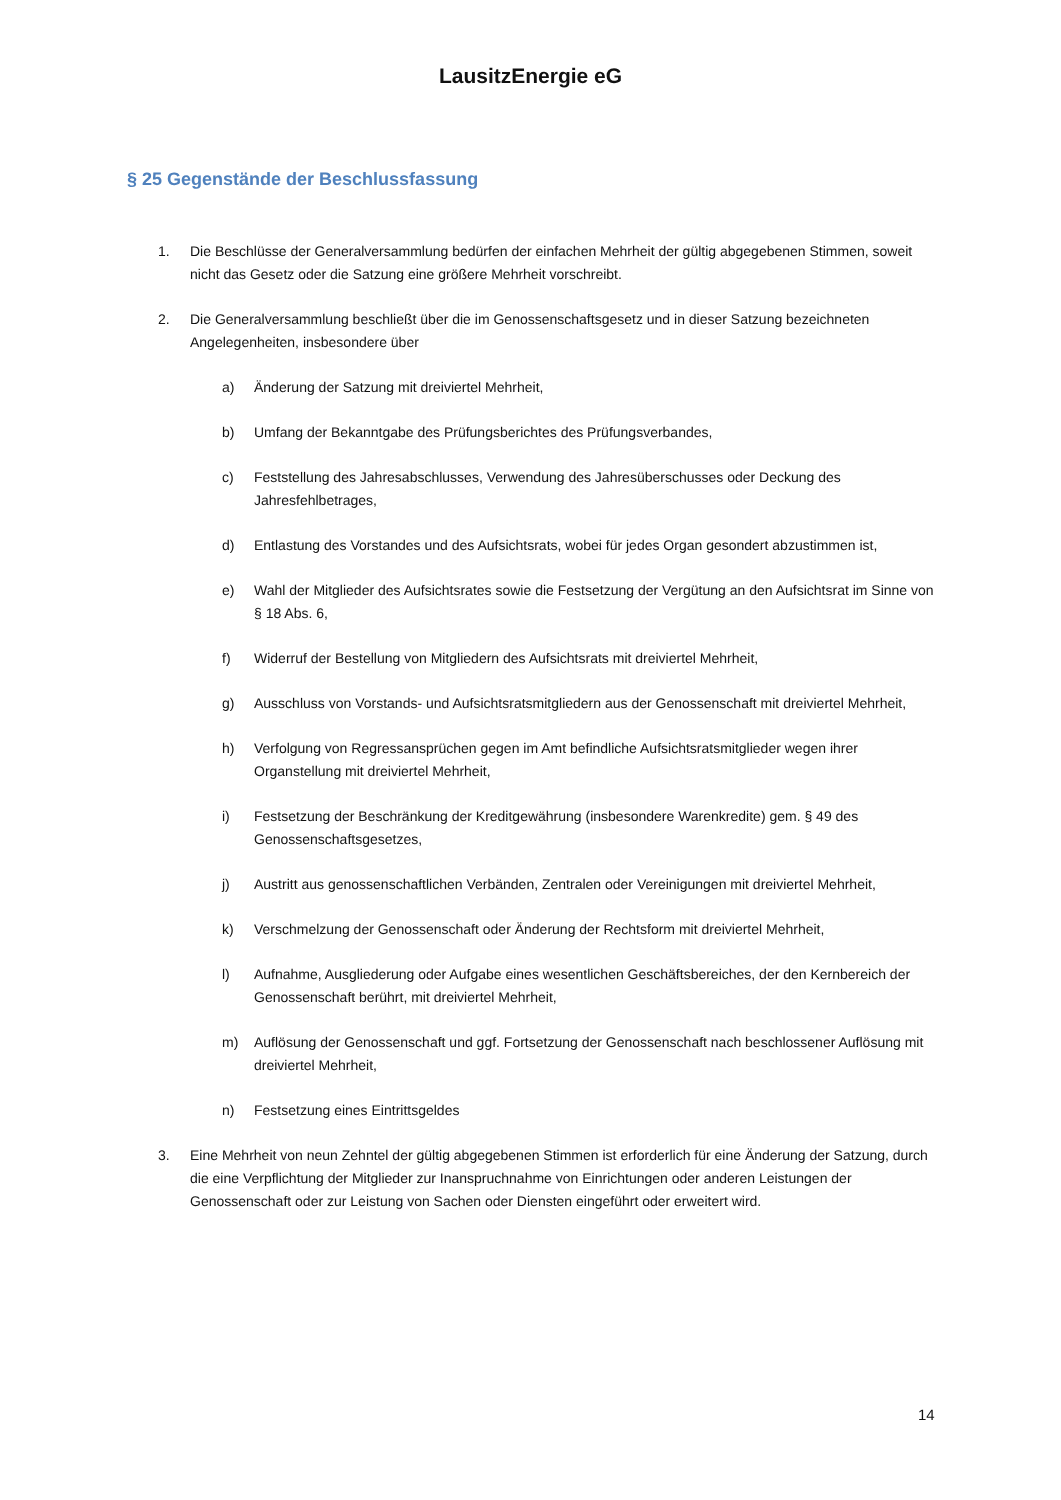LausitzEnergie eG
§ 25 Gegenstände der Beschlussfassung
1. Die Beschlüsse der Generalversammlung bedürfen der einfachen Mehrheit der gültig abgegebenen Stimmen, soweit nicht das Gesetz oder die Satzung eine größere Mehrheit vorschreibt.
2. Die Generalversammlung beschließt über die im Genossenschaftsgesetz und in dieser Satzung bezeichneten Angelegenheiten, insbesondere über
a) Änderung der Satzung mit dreiviertel Mehrheit,
b) Umfang der Bekanntgabe des Prüfungsberichtes des Prüfungsverbandes,
c) Feststellung des Jahresabschlusses, Verwendung des Jahresüberschusses oder Deckung des Jahresfehlbetrages,
d) Entlastung des Vorstandes und des Aufsichtsrats, wobei für jedes Organ gesondert abzustimmen ist,
e) Wahl der Mitglieder des Aufsichtsrates sowie die Festsetzung der Vergütung an den Aufsichtsrat im Sinne von § 18 Abs. 6,
f) Widerruf der Bestellung von Mitgliedern des Aufsichtsrats mit dreiviertel Mehrheit,
g) Ausschluss von Vorstands- und Aufsichtsratsmitgliedern aus der Genossenschaft mit dreiviertel Mehrheit,
h) Verfolgung von Regressansprüchen gegen im Amt befindliche Aufsichtsratsmitglieder wegen ihrer Organstellung mit dreiviertel Mehrheit,
i) Festsetzung der Beschränkung der Kreditgewährung (insbesondere Warenkredite) gem. § 49 des Genossenschaftsgesetzes,
j) Austritt aus genossenschaftlichen Verbänden, Zentralen oder Vereinigungen mit dreiviertel Mehrheit,
k) Verschmelzung der Genossenschaft oder Änderung der Rechtsform mit dreiviertel Mehrheit,
l) Aufnahme, Ausgliederung oder Aufgabe eines wesentlichen Geschäftsbereiches, der den Kernbereich der Genossenschaft berührt, mit dreiviertel Mehrheit,
m) Auflösung der Genossenschaft und ggf. Fortsetzung der Genossenschaft nach beschlossener Auflösung mit dreiviertel Mehrheit,
n) Festsetzung eines Eintrittsgeldes
3. Eine Mehrheit von neun Zehntel der gültig abgegebenen Stimmen ist erforderlich für eine Änderung der Satzung, durch die eine Verpflichtung der Mitglieder zur Inanspruchnahme von Einrichtungen oder anderen Leistungen der Genossenschaft oder zur Leistung von Sachen oder Diensten eingeführt oder erweitert wird.
14